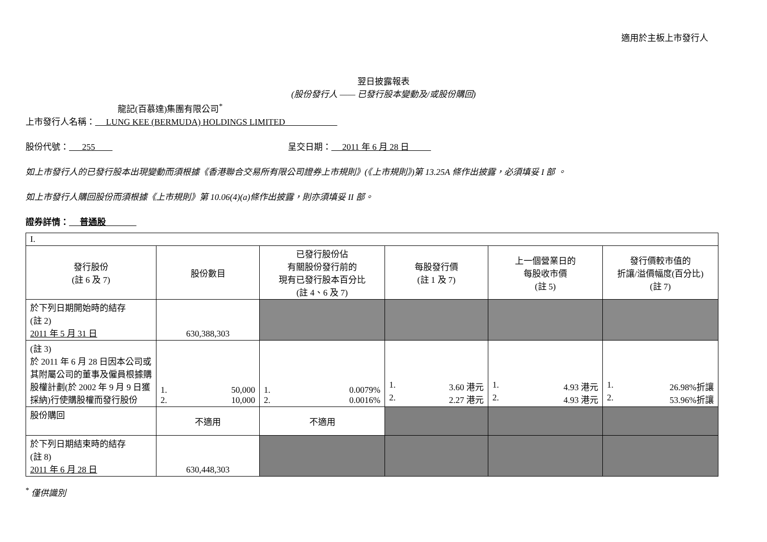適用於主板上市發行人
翌日披露報表
(股份發行人 —— 已發行股本變動及/或股份購回)
龍記(百慕達)集團有限公司<sup>*</sup>
上市發行人名稱： LUNG KEE (BERMUDA) HOLDINGS LIMITED
股份代號： 255 呈交日期： 2011 年 6 月 28 日
如上市發行人的已發行股本出現變動而須根據《香港聯合交易所有限公司證券上市規則》(《上市規則》)第 13.25A 條作出披露，必須填妥 I 部 。
如上市發行人購回股份而須根據《上市規則》第 10.06(4)(a)條作出披露，則亦須填妥 II 部。
證券詳情： 普通股
| I. | | | | | |
| 發行股份 (註 6 及 7) | 股份數目 | 已發行股份佔 有關股份發行前的 現有已發行股本百分比 (註 4、6 及 7) | 每股發行價 (註 1 及 7) | 上一個營業日的 每股收市價 (註 5) | 發行價較市值的 折讓/溢價幅度(百分比) (註 7) |
| 於下列日期開始時的結存 (註 2) 2011 年 5 月 31 日 | 630,388,303 | | | | |
| (註 3) 於 2011 年 6 月 28 日因本公司或其附屬公司的董事及僱員根據購股權計劃(於 2002 年 9 月 9 日獲採納)行使購股權而發行股份 | 1. 50,000 2. 10,000 | 1. 0.0079% 2. 0.0016% | 1. 3.60 港元 2. 2.27 港元 | 1. 4.93 港元 2. 4.93 港元 | 1. 26.98%折讓 2. 53.96%折讓 |
| 股份購回 | 不適用 | 不適用 | | | |
| 於下列日期結束時的結存 (註 8) 2011 年 6 月 28 日 | 630,448,303 | | | | |
<sup>*</sup> 僅供識別